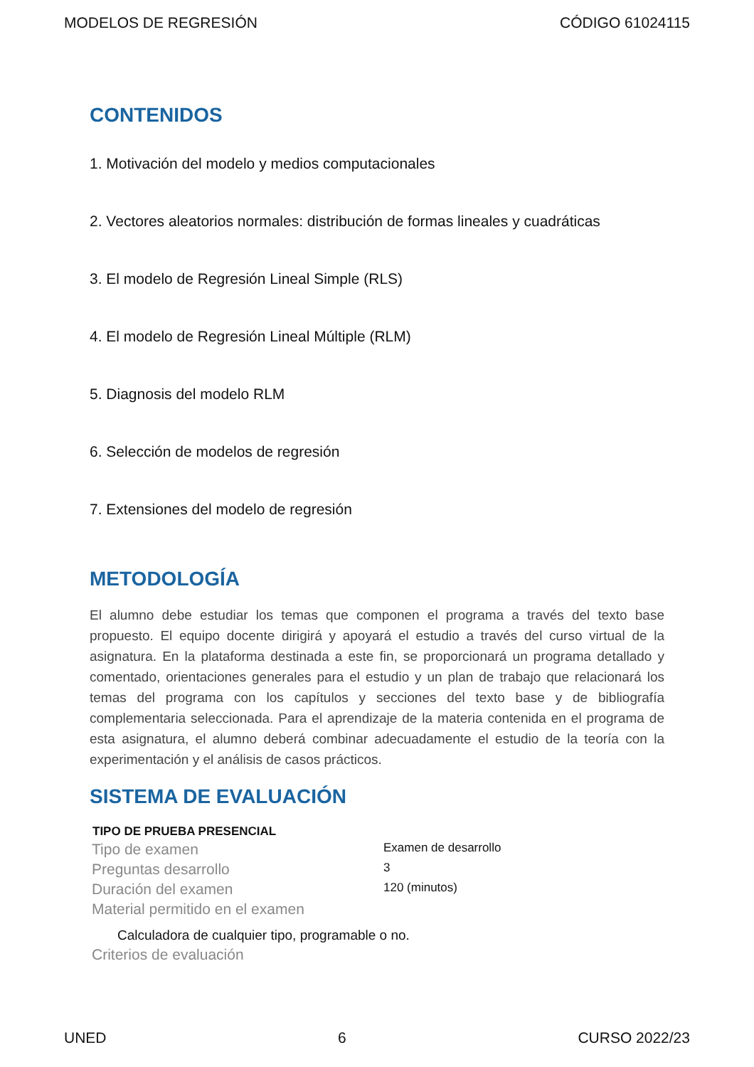MODELOS DE REGRESIÓN CÓDIGO 61024115
CONTENIDOS
1. Motivación del modelo y medios computacionales
2. Vectores aleatorios normales: distribución de formas lineales y cuadráticas
3. El modelo de Regresión Lineal Simple (RLS)
4. El modelo de Regresión Lineal Múltiple (RLM)
5. Diagnosis del modelo RLM
6. Selección de modelos de regresión
7. Extensiones del modelo de regresión
METODOLOGÍA
El alumno debe estudiar los temas que componen el programa a través del texto base propuesto. El equipo docente dirigirá y apoyará el estudio a través del curso virtual de la asignatura. En la plataforma destinada a este fin, se proporcionará un programa detallado y comentado, orientaciones generales para el estudio y un plan de trabajo que relacionará los temas del programa con los capítulos y secciones del texto base y de bibliografía complementaria seleccionada. Para el aprendizaje de la materia contenida en el programa de esta asignatura, el alumno deberá combinar adecuadamente el estudio de la teoría con la experimentación y el análisis de casos prácticos.
SISTEMA DE EVALUACIÓN
| TIPO DE PRUEBA PRESENCIAL | |
| --- | --- |
| Tipo de examen | Examen de desarrollo |
| Preguntas desarrollo | 3 |
| Duración del examen | 120 (minutos) |
| Material permitido en el examen | |
Calculadora de cualquier tipo, programable o no.
Criterios de evaluación
UNED 6 CURSO 2022/23